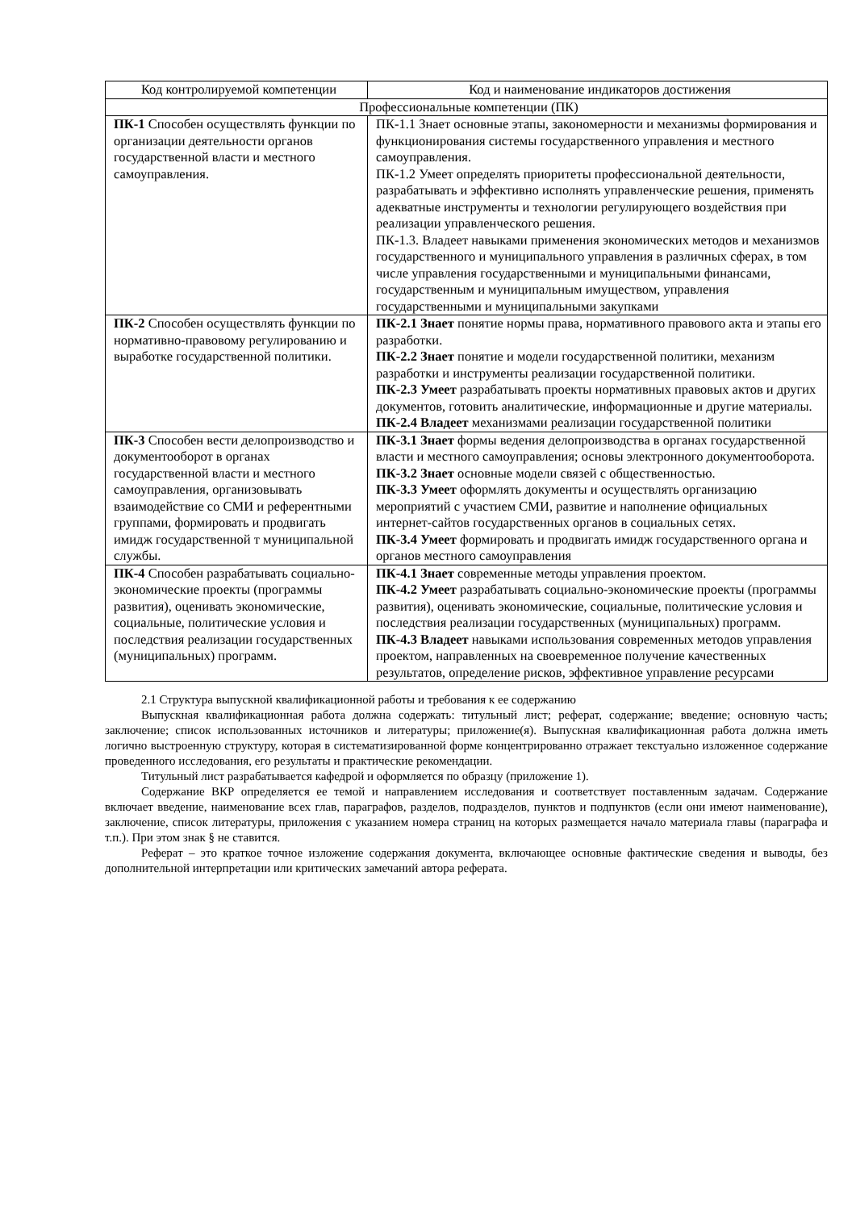| Код контролируемой компетенции | Код и наименование индикаторов достижения |
| --- | --- |
| Профессиональные компетенции (ПК) | |
| ПК-1 Способен осуществлять функции по организации деятельности органов государственной власти и местного самоуправления. | ПК-1.1 Знает основные этапы, закономерности и механизмы формирования и функционирования системы государственного управления и местного самоуправления. ПК-1.2 Умеет определять приоритеты профессиональной деятельности, разрабатывать и эффективно исполнять управленческие решения, применять адекватные инструменты и технологии регулирующего воздействия при реализации управленческого решения. ПК-1.3. Владеет навыками применения экономических методов и механизмов государственного и муниципального управления в различных сферах, в том числе управления государственными и муниципальными финансами, государственным и муниципальным имуществом, управления государственными и муниципальными закупками |
| ПК-2 Способен осуществлять функции по нормативно-правовому регулированию и выработке государственной политики. | ПК-2.1 Знает понятие нормы права, нормативного правового акта и этапы его разработки. ПК-2.2 Знает понятие и модели государственной политики, механизм разработки и инструменты реализации государственной политики. ПК-2.3 Умеет разрабатывать проекты нормативных правовых актов и других документов, готовить аналитические, информационные и другие материалы. ПК-2.4 Владеет механизмами реализации государственной политики |
| ПК-3 Способен вести делопроизводство и документооборот в органах государственной власти и местного самоуправления, организовывать взаимодействие со СМИ и референтными группами, формировать и продвигать имидж государственной т муниципальной службы. | ПК-3.1 Знает формы ведения делопроизводства в органах государственной власти и местного самоуправления; основы электронного документооборота. ПК-3.2 Знает основные модели связей с общественностью. ПК-3.3 Умеет оформлять документы и осуществлять организацию мероприятий с участием СМИ, развитие и наполнение официальных интернет-сайтов государственных органов в социальных сетях. ПК-3.4 Умеет формировать и продвигать имидж государственного органа и органов местного самоуправления |
| ПК-4 Способен разрабатывать социально-экономические проекты (программы развития), оценивать экономические, социальные, политические условия и последствия реализации государственных (муниципальных) программ. | ПК-4.1 Знает современные методы управления проектом. ПК-4.2 Умеет разрабатывать социально-экономические проекты (программы развития), оценивать экономические, социальные, политические условия и последствия реализации государственных (муниципальных) программ. ПК-4.3 Владеет навыками использования современных методов управления проектом, направленных на своевременное получение качественных результатов, определение рисков, эффективное управление ресурсами |
2.1 Структура выпускной квалификационной работы и требования к ее содержанию
Выпускная квалификационная работа должна содержать: титульный лист; реферат, содержание; введение; основную часть; заключение; список использованных источников и литературы; приложение(я). Выпускная квалификационная работа должна иметь логично выстроенную структуру, которая в систематизированной форме концентрированно отражает текстуально изложенное содержание проведенного исследования, его результаты и практические рекомендации.
Титульный лист разрабатывается кафедрой и оформляется по образцу (приложение 1).
Содержание ВКР определяется ее темой и направлением исследования и соответствует поставленным задачам. Содержание включает введение, наименование всех глав, параграфов, разделов, подразделов, пунктов и подпунктов (если они имеют наименование), заключение, список литературы, приложения с указанием номера страниц на которых размещается начало материала главы (параграфа и т.п.). При этом знак § не ставится.
Реферат – это краткое точное изложение содержания документа, включающее основные фактические сведения и выводы, без дополнительной интерпретации или критических замечаний автора реферата.